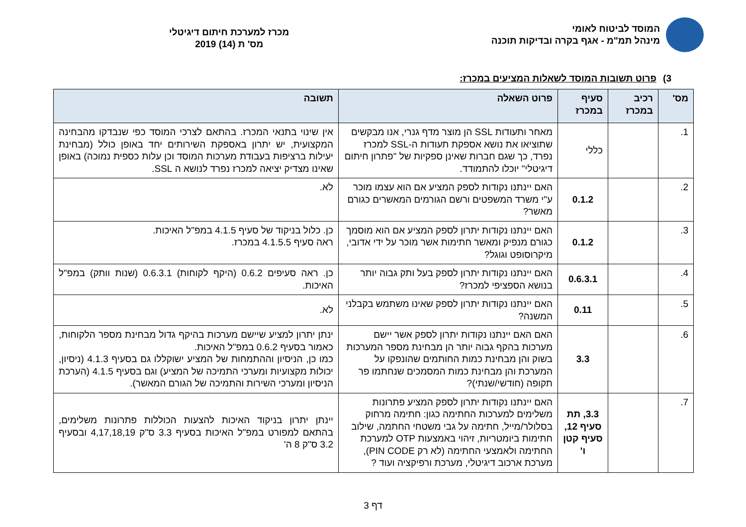המוסד לביטוח לאומי
מינהל תמ"מ - אגף בקרה ובדיקות תוכנה
מכרז למערכת חיתום דיגיטלי
מס' ת (14) 2019
3) פרוט תשובות המוסד לשאלות המציעים במכרז:
| מס' | רכיב במכרז | סעיף במכרז | פרוט השאלה | תשובה |
| --- | --- | --- | --- | --- |
| 1. | | כללי | מאחר ותעודות SSL הן מוצר מדף גנרי, אנו מבקשים שתוציאו את נושא אספקת תעודות ה-SSL למכרז נפרד, כך שגם חברות שאינן ספקיות של "פתרון חיתום דיגיטלי" יוכלו להתמודד. | אין שינוי בתנאי המכרז. בהתאם לצרכי המוסד כפי שנבדקו מהבחינה המקצועית, יש יתרון באספקת השירותים יחד באופן כולל (מבחינת יעילות ברציפות בעבודת מערכות המוסד וכן עלות כספית נמוכה) באופן שאינו מצדיק יציאה למכרז נפרד לנושא ה SSL. |
| 2. | | 0.1.2 | האם יינתנו נקודות לספק המציע אם הוא עצמו מוכר ע"י משרד המשפטים ורשם הגורמים המאשרים כגורם מאשר? | לא. |
| 3. | | 0.1.2 | האם יינתנו נקודות יתרון לספק המציע אם הוא מוסמך כגורם מנפיק ומאשר חתימות אשר מוכר על ידי אדובי, מיקרוסופט וגוגל? | כן. כלול בניקוד של סעיף 4.1.5 במפ"ל האיכות. ראה סעיף 4.1.5.5 במכרז. |
| 4. | | 0.6.3.1 | האם יינתנו נקודות יתרון לספק בעל ותק גבוה יותר בנושא הספציפי למכרז? | כן. ראה סעיפים 0.6.2 (היקף לקוחות) 0.6.3.1 (שנות וותק) במפ"ל האיכות. |
| 5. | | 0.11 | האם יינתנו נקודות יתרון לספק שאינו משתמש בקבלני המשנה? | לא. |
| 6. | | 3.3 | האם האם יינתנו נקודות יתרון לספק אשר יישם מערכות בהקף גבוה יותר הן מבחינת מספר המערכות בשוק והן מבחינת כמות החותמים שהונפקו על המערכת והן מבחינת כמות המסמכים שנחתמו פר תקופה (חודשי/שנתי)? | ינתן יתרון למציע שיישם מערכות בהיקף גדול מבחינת מספר הלקוחות, כאמור בסעיף 0.6.2 במפ"ל האיכות. כמו כן, הניסיון וההתמחות של המציע ישוקללו גם בסעיף 4.1.3 (ניסיון, יכולות מקצועיות ומערכי התמיכה של המציע) וגם בסעיף 4.1.5 (הערכת הניסיון ומערכי השירות והתמיכה של הגורם המאשר). |
| 7. | | 3.3, תת סעיף 12, סעיף קטן ו' | האם יינתנו נקודות יתרון לספק המציע פתרונות משלימים למערכות החתימה כגון: חתימה מרחוק בסלולר/מייל, חתימה על גבי משטחי החתמה, שילוב חתימות ביומטריות, זיהוי באמצעות OTP למערכת החתימה ולאמצעי החתימה (לא רק PIN CODE), מערכת ארכוב דיגיטלי, מערכת ורפיקציה ועוד ? | יינתן יתרון בניקוד האיכות להצעות הכוללות פתרונות משלימים, בהתאם למפורט במפ"ל האיכות בסעיף 3.3 ס"ק 4,17,18,19 ובסעיף 3.2 ס"ק 8 ה' |
דף 3